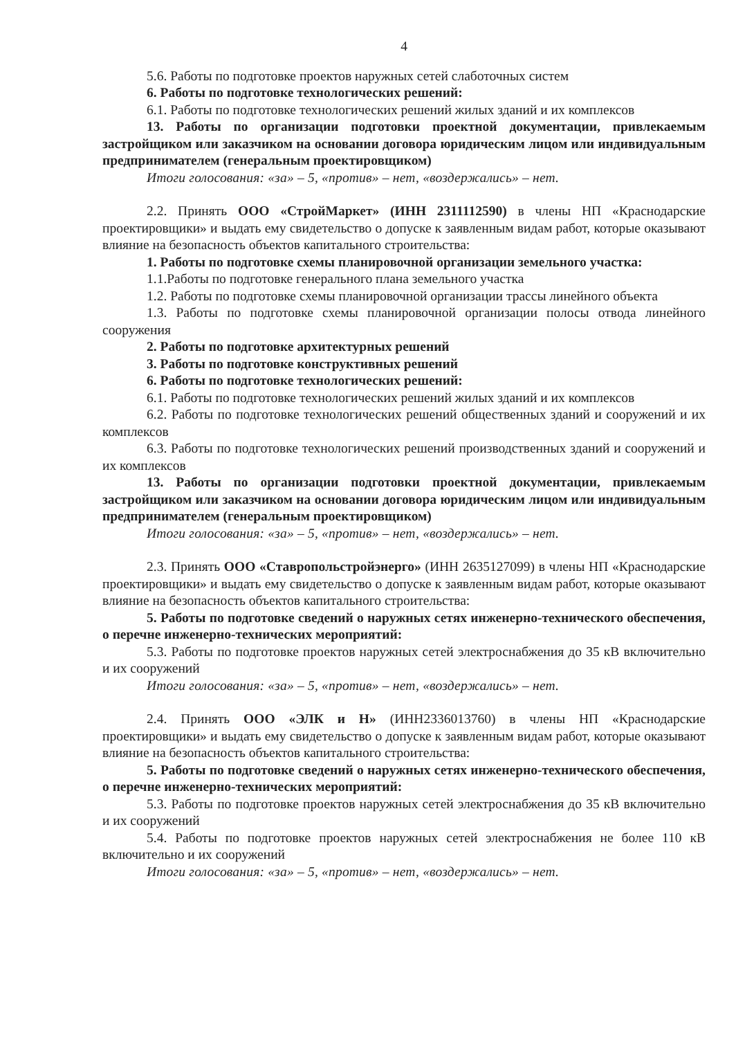4
5.6. Работы по подготовке проектов наружных сетей слаботочных систем
6. Работы по подготовке технологических решений:
6.1. Работы по подготовке технологических решений жилых зданий и их комплексов
13. Работы по организации подготовки проектной документации, привлекаемым застройщиком или заказчиком на основании договора юридическим лицом или индивидуальным предпринимателем (генеральным проектировщиком)
Итоги голосования: «за» – 5, «против» – нет, «воздержались» – нет.
2.2. Принять ООО «СтройМаркет» (ИНН 2311112590) в члены НП «Краснодарские проектировщики» и выдать ему свидетельство о допуске к заявленным видам работ, которые оказывают влияние на безопасность объектов капитального строительства:
1. Работы по подготовке схемы планировочной организации земельного участка:
1.1.Работы по подготовке генерального плана земельного участка
1.2. Работы по подготовке схемы планировочной организации трассы линейного объекта
1.3. Работы по подготовке схемы планировочной организации полосы отвода линейного сооружения
2. Работы по подготовке архитектурных решений
3. Работы по подготовке конструктивных решений
6. Работы по подготовке технологических решений:
6.1. Работы по подготовке технологических решений жилых зданий и их комплексов
6.2. Работы по подготовке технологических решений общественных зданий и сооружений и их комплексов
6.3. Работы по подготовке технологических решений производственных зданий и сооружений и их комплексов
13. Работы по организации подготовки проектной документации, привлекаемым застройщиком или заказчиком на основании договора юридическим лицом или индивидуальным предпринимателем (генеральным проектировщиком)
Итоги голосования: «за» – 5, «против» – нет, «воздержались» – нет.
2.3. Принять ООО «Ставропольстройэнерго» (ИНН 2635127099) в члены НП «Краснодарские проектировщики» и выдать ему свидетельство о допуске к заявленным видам работ, которые оказывают влияние на безопасность объектов капитального строительства:
5. Работы по подготовке сведений о наружных сетях инженерно-технического обеспечения, о перечне инженерно-технических мероприятий:
5.3. Работы по подготовке проектов наружных сетей электроснабжения до 35 кВ включительно и их сооружений
Итоги голосования: «за» – 5, «против» – нет, «воздержались» – нет.
2.4. Принять ООО «ЭЛК и Н» (ИНН2336013760) в члены НП «Краснодарские проектировщики» и выдать ему свидетельство о допуске к заявленным видам работ, которые оказывают влияние на безопасность объектов капитального строительства:
5. Работы по подготовке сведений о наружных сетях инженерно-технического обеспечения, о перечне инженерно-технических мероприятий:
5.3. Работы по подготовке проектов наружных сетей электроснабжения до 35 кВ включительно и их сооружений
5.4. Работы по подготовке проектов наружных сетей электроснабжения не более 110 кВ включительно и их сооружений
Итоги голосования: «за» – 5, «против» – нет, «воздержались» – нет.